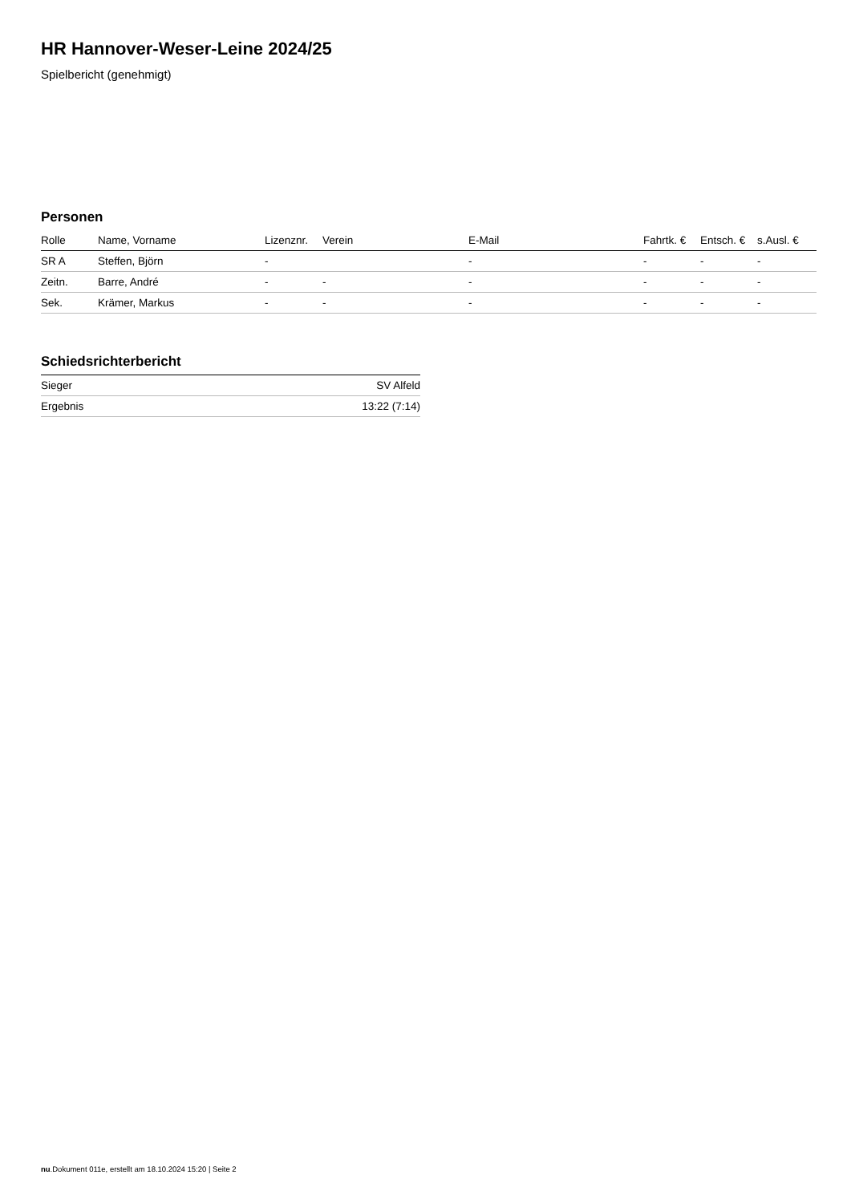HR Hannover-Weser-Leine 2024/25
Spielbericht (genehmigt)
Personen
| Rolle | Name, Vorname | Lizenznr. | Verein | E-Mail | Fahrtk. € | Entsch. € | s.Ausl. € |
| --- | --- | --- | --- | --- | --- | --- | --- |
| SR A | Steffen, Björn | - | | - | - | - | - |
| Zeitn. | Barre, André | - | - | - | - | - | - |
| Sek. | Krämer, Markus | - | - | - | - | - | - |
Schiedsrichterbericht
| Sieger | SV Alfeld |
| Ergebnis | 13:22 (7:14) |
nu.Dokument 011e, erstellt am 18.10.2024 15:20 | Seite 2